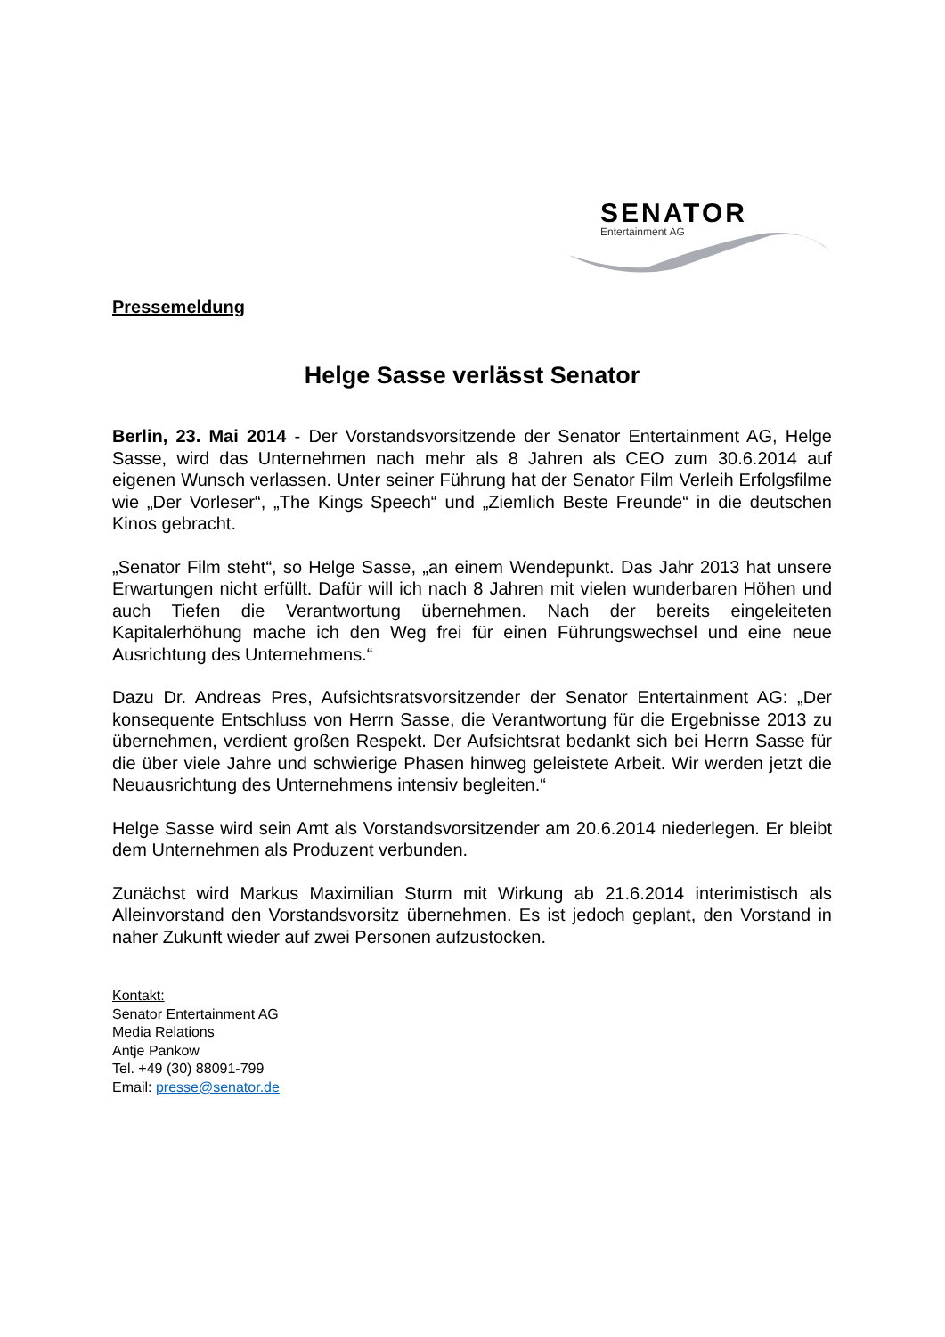SENATOR
Entertainment AG
Pressemeldung
Helge Sasse verlässt Senator
Berlin, 23. Mai 2014 - Der Vorstandsvorsitzende der Senator Entertainment AG, Helge Sasse, wird das Unternehmen nach mehr als 8 Jahren als CEO zum 30.6.2014 auf eigenen Wunsch verlassen. Unter seiner Führung hat der Senator Film Verleih Erfolgsfilme wie „Der Vorleser“, „The Kings Speech“ und „Ziemlich Beste Freunde“ in die deutschen Kinos gebracht.
„Senator Film steht“, so Helge Sasse, „an einem Wendepunkt. Das Jahr 2013 hat unsere Erwartungen nicht erfüllt. Dafür will ich nach 8 Jahren mit vielen wunderbaren Höhen und auch Tiefen die Verantwortung übernehmen. Nach der bereits eingeleiteten Kapitalerhöhung mache ich den Weg frei für einen Führungswechsel und eine neue Ausrichtung des Unternehmens.“
Dazu Dr. Andreas Pres, Aufsichtsratsvorsitzender der Senator Entertainment AG: „Der konsequente Entschluss von Herrn Sasse, die Verantwortung für die Ergebnisse 2013 zu übernehmen, verdient großen Respekt. Der Aufsichtsrat bedankt sich bei Herrn Sasse für die über viele Jahre und schwierige Phasen hinweg geleistete Arbeit. Wir werden jetzt die Neuausrichtung des Unternehmens intensiv begleiten.“
Helge Sasse wird sein Amt als Vorstandsvorsitzender am 20.6.2014 niederlegen. Er bleibt dem Unternehmen als Produzent verbunden.
Zunächst wird Markus Maximilian Sturm mit Wirkung ab 21.6.2014 interimistisch als Alleinvorstand den Vorstandsvorsitz übernehmen. Es ist jedoch geplant, den Vorstand in naher Zukunft wieder auf zwei Personen aufzustocken.
Kontakt:
Senator Entertainment AG
Media Relations
Antje Pankow
Tel. +49 (30) 88091-799
Email: presse@senator.de